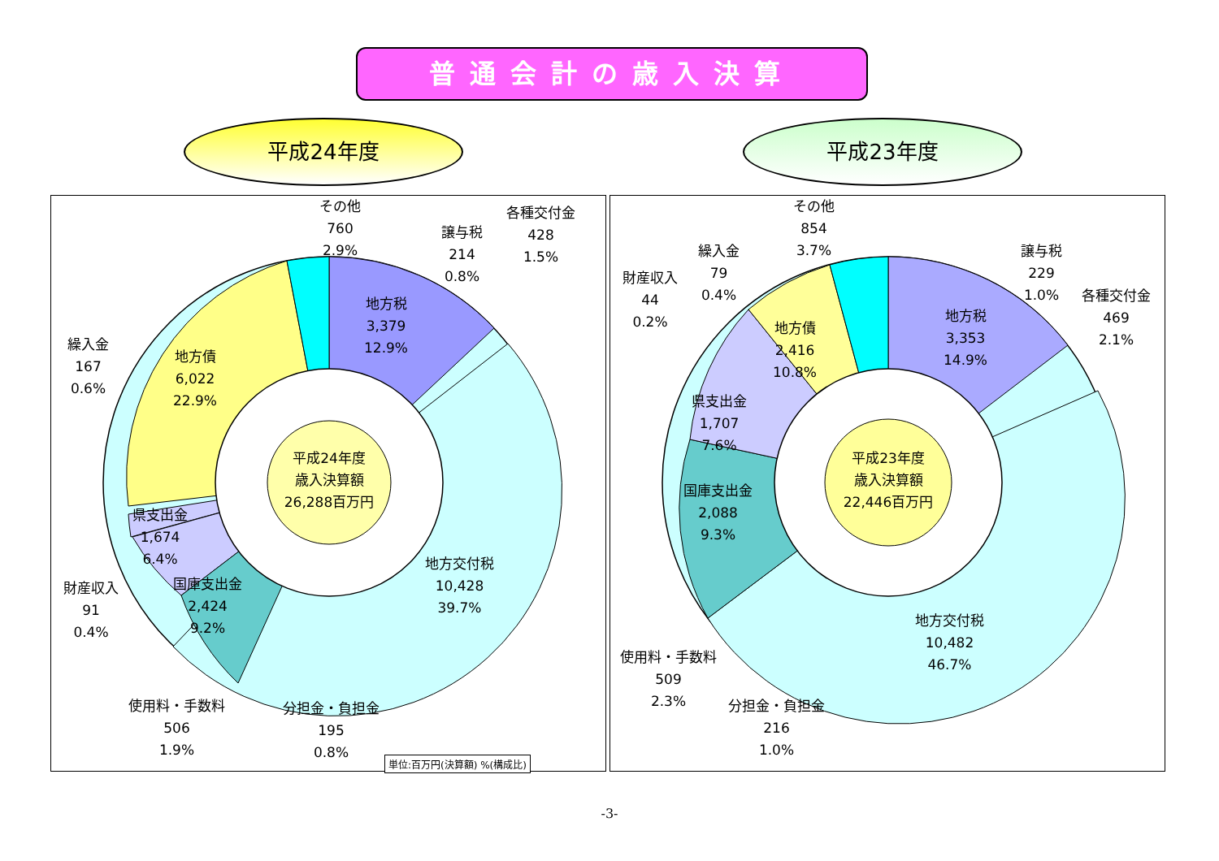普通会計の歳入決算
平成24年度 平成23年度
平成24年度
歳入決算額
26,288百万円
その他
760
2.9%
各種交付金
428
1.5%
譲与税
214
0.8%
地方税
3,379
12.9%
繰入金
167
0.6%
地方債
6,022
22.9%
県支出金
1,674
6.4%
財産収入
91
0.4%
国庫支出金
2,424
9.2%
地方交付税
10,428
39.7%
使用料・手数料
506
1.9%
分担金・負担金
195
0.8%
単位:百万円(決算額) %(構成比)
平成23年度
歳入決算額
22,446百万円
その他
854
3.7%
繰入金
79
0.4%
財産収入
44
0.2%
譲与税
229
1.0%
各種交付金
469
2.1%
地方税
3,353
14.9%
地方債
2,416
10.8%
県支出金
1,707
7.6%
国庫支出金
2,088
9.3%
地方交付税
10,482
46.7%
使用料・手数料
509
2.3%
分担金・負担金
216
1.0%
-3-